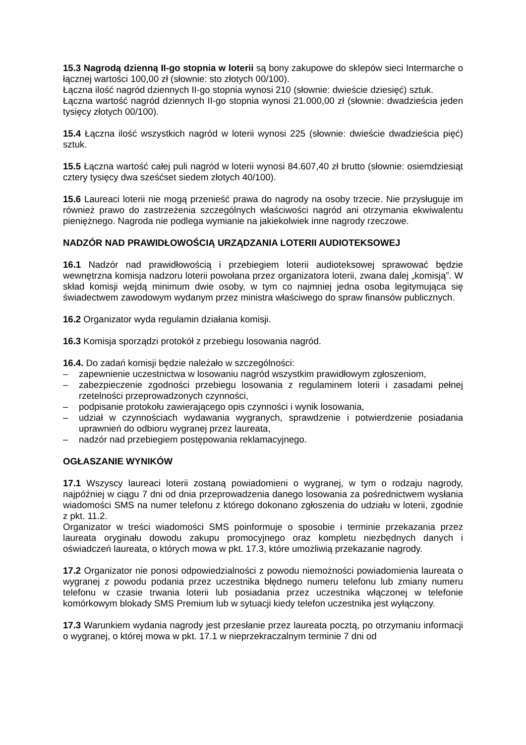15.3 Nagrodą dzienną II-go stopnia w loterii są bony zakupowe do sklepów sieci Intermarche o łącznej wartości 100,00 zł (słownie: sto złotych 00/100).
Łączna ilość nagród dziennych II-go stopnia wynosi 210 (słownie: dwieście dziesięć) sztuk.
Łączna wartość nagród dziennych II-go stopnia wynosi 21.000,00 zł (słownie: dwadzieścia jeden tysięcy złotych 00/100).
15.4 Łączna ilość wszystkich nagród w loterii wynosi 225 (słownie: dwieście dwadzieścia pięć) sztuk.
15.5 Łączna wartość całej puli nagród w loterii wynosi 84.607,40 zł brutto (słownie: osiemdziesiąt cztery tysięcy dwa sześćset siedem złotych 40/100).
15.6 Laureaci loterii nie mogą przenieść prawa do nagrody na osoby trzecie. Nie przysługuje im również prawo do zastrzeżenia szczególnych właściwości nagród ani otrzymania ekwiwalentu pieniężnego. Nagroda nie podlega wymianie na jakiekolwiek inne nagrody rzeczowe.
NADZÓR NAD PRAWIDŁOWOŚCIĄ URZĄDZANIA LOTERII AUDIOTEKSOWEJ
16.1 Nadzór nad prawidłowością i przebiegiem loterii audioteksowej sprawować będzie wewnętrzna komisja nadzoru loterii powołana przez organizatora loterii, zwana dalej „komisją”. W skład komisji wejdą minimum dwie osoby, w tym co najmniej jedna osoba legitymująca się świadectwem zawodowym wydanym przez ministra właściwego do spraw finansów publicznych.
16.2 Organizator wyda regulamin działania komisji.
16.3 Komisja sporządzi protokół z przebiegu losowania nagród.
16.4. Do zadań komisji będzie należało w szczególności:
– zapewnienie uczestnictwa w losowaniu nagród wszystkim prawidłowym zgłoszeniom,
– zabezpieczenie zgodności przebiegu losowania z regulaminem loterii i zasadami pełnej rzetelności przeprowadzonych czynności,
– podpisanie protokołu zawierającego opis czynności i wynik losowania,
– udział w czynnościach wydawania wygranych, sprawdzenie i potwierdzenie posiadania uprawnień do odbioru wygranej przez laureata,
– nadzór nad przebiegiem postępowania reklamacyjnego.
OGŁASZANIE WYNIKÓW
17.1 Wszyscy laureaci loterii zostaną powiadomieni o wygranej, w tym o rodzaju nagrody, najpóźniej w ciągu 7 dni od dnia przeprowadzenia danego losowania za pośrednictwem wysłania wiadomości SMS na numer telefonu z którego dokonano zgłoszenia do udziału w loterii, zgodnie z pkt. 11.2.
Organizator w treści wiadomości SMS poinformuje o sposobie i terminie przekazania przez laureata oryginału dowodu zakupu promocyjnego oraz kompletu niezbędnych danych i oświadczeń laureata, o których mowa w pkt. 17.3, które umożliwią przekazanie nagrody.
17.2 Organizator nie ponosi odpowiedzialności z powodu niemożności powiadomienia laureata o wygranej z powodu podania przez uczestnika błędnego numeru telefonu lub zmiany numeru telefonu w czasie trwania loterii lub posiadania przez uczestnika włączonej w telefonie komórkowym blokady SMS Premium lub w sytuacji kiedy telefon uczestnika jest wyłączony.
17.3 Warunkiem wydania nagrody jest przesłanie przez laureata pocztą, po otrzymaniu informacji o wygranej, o której mowa w pkt. 17.1 w nieprzekraczalnym terminie 7 dni od